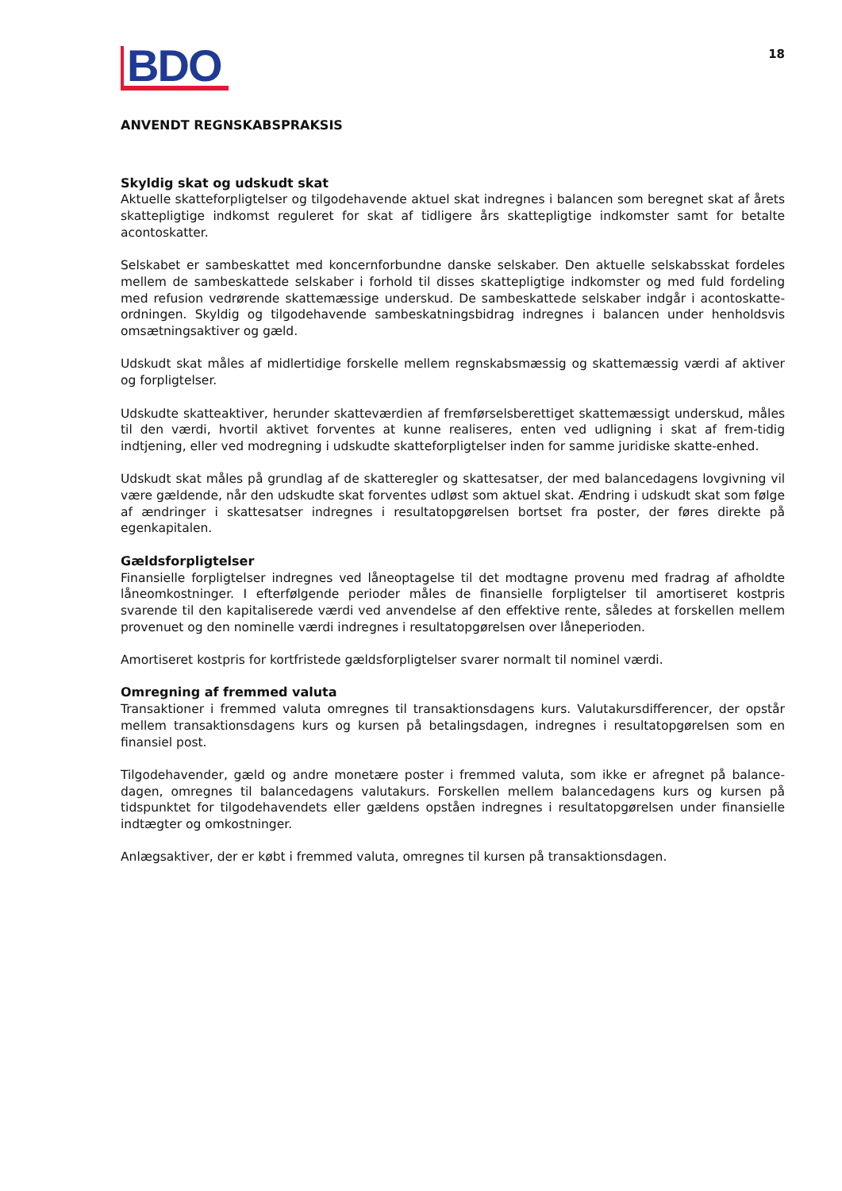BDO
18
ANVENDT REGNSKABSPRAKSIS
Skyldig skat og udskudt skat
Aktuelle skatteforpligtelser og tilgodehavende aktuel skat indregnes i balancen som beregnet skat af årets skattepligtige indkomst reguleret for skat af tidligere års skattepligtige indkomster samt for betalte acontoskatter.
Selskabet er sambeskattet med koncernforbundne danske selskaber. Den aktuelle selskabsskat fordeles mellem de sambeskattede selskaber i forhold til disses skattepligtige indkomster og med fuld fordeling med refusion vedrørende skattemæssige underskud. De sambeskattede selskaber indgår i acontoskatte-ordningen. Skyldig og tilgodehavende sambeskatningsbidrag indregnes i balancen under henholdsvis omsætningsaktiver og gæld.
Udskudt skat måles af midlertidige forskelle mellem regnskabsmæssig og skattemæssig værdi af aktiver og forpligtelser.
Udskudte skatteaktiver, herunder skatteværdien af fremførselsberettiget skattemæssigt underskud, måles til den værdi, hvortil aktivet forventes at kunne realiseres, enten ved udligning i skat af frem-tidig indtjening, eller ved modregning i udskudte skatteforpligtelser inden for samme juridiske skatte-enhed.
Udskudt skat måles på grundlag af de skatteregler og skattesatser, der med balancedagens lovgivning vil være gældende, når den udskudte skat forventes udløst som aktuel skat. Ændring i udskudt skat som følge af ændringer i skattesatser indregnes i resultatopgørelsen bortset fra poster, der føres direkte på egenkapitalen.
Gældsforpligtelser
Finansielle forpligtelser indregnes ved låneoptagelse til det modtagne provenu med fradrag af afholdte låneomkostninger. I efterfølgende perioder måles de finansielle forpligtelser til amortiseret kostpris svarende til den kapitaliserede værdi ved anvendelse af den effektive rente, således at forskellen mellem provenuet og den nominelle værdi indregnes i resultatopgørelsen over låneperioden.
Amortiseret kostpris for kortfristede gældsforpligtelser svarer normalt til nominel værdi.
Omregning af fremmed valuta
Transaktioner i fremmed valuta omregnes til transaktionsdagens kurs. Valutakursdifferencer, der opstår mellem transaktionsdagens kurs og kursen på betalingsdagen, indregnes i resultatopgørelsen som en finansiel post.
Tilgodehavender, gæld og andre monetære poster i fremmed valuta, som ikke er afregnet på balance-dagen, omregnes til balancedagens valutakurs. Forskellen mellem balancedagens kurs og kursen på tidspunktet for tilgodehavendets eller gældens opståen indregnes i resultatopgørelsen under finansielle indtægter og omkostninger.
Anlægsaktiver, der er købt i fremmed valuta, omregnes til kursen på transaktionsdagen.